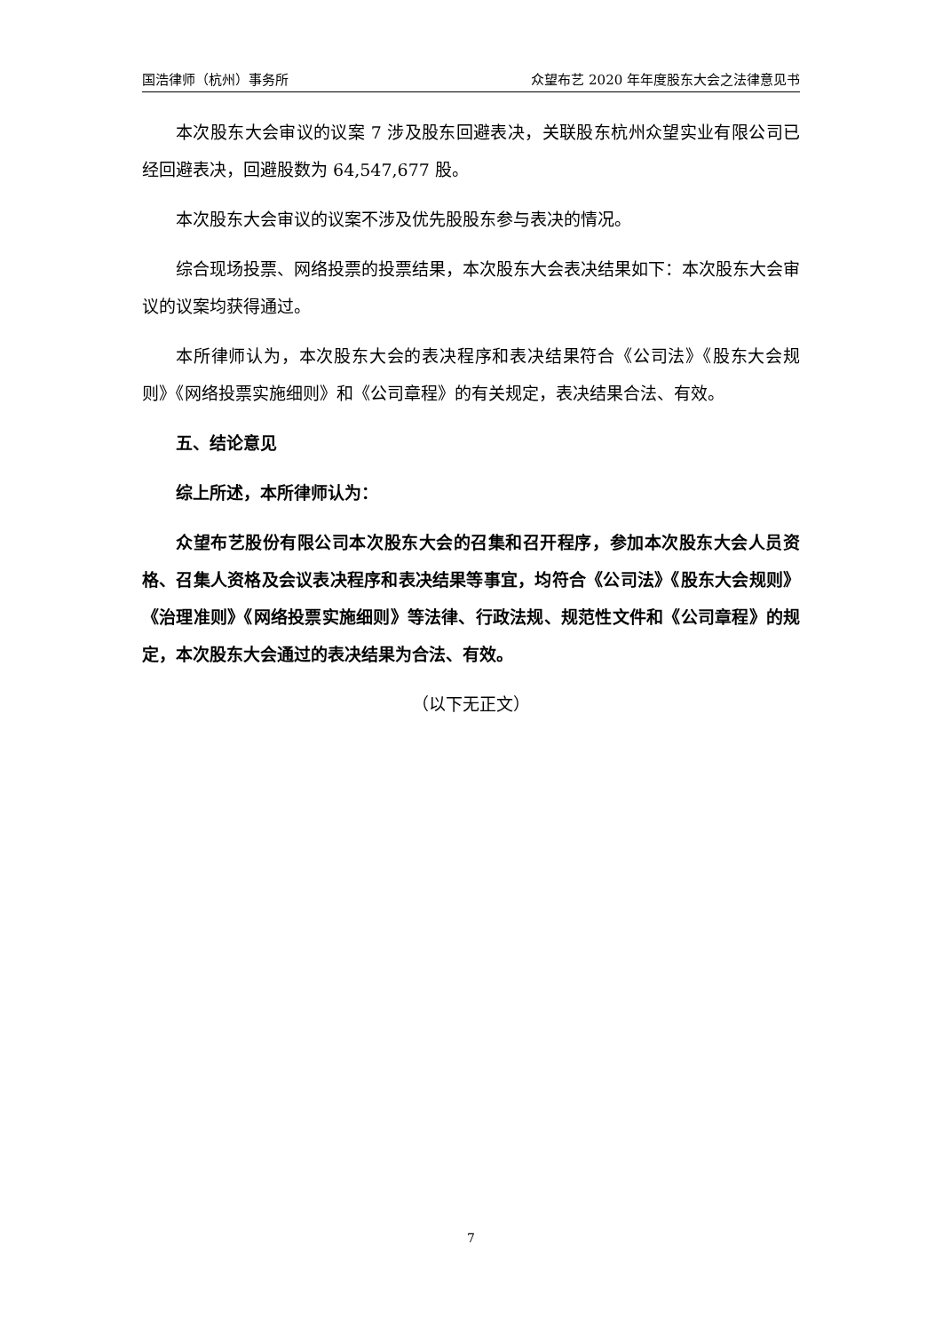国浩律师（杭州）事务所 众望布艺 2020 年年度股东大会之法律意见书
本次股东大会审议的议案 7 涉及股东回避表决，关联股东杭州众望实业有限公司已经回避表决，回避股数为 64,547,677 股。
本次股东大会审议的议案不涉及优先股股东参与表决的情况。
综合现场投票、网络投票的投票结果，本次股东大会表决结果如下：本次股东大会审议的议案均获得通过。
本所律师认为，本次股东大会的表决程序和表决结果符合《公司法》《股东大会规则》《网络投票实施细则》和《公司章程》的有关规定，表决结果合法、有效。
五、结论意见
综上所述，本所律师认为：
众望布艺股份有限公司本次股东大会的召集和召开程序，参加本次股东大会人员资格、召集人资格及会议表决程序和表决结果等事宜，均符合《公司法》《股东大会规则》《治理准则》《网络投票实施细则》等法律、行政法规、规范性文件和《公司章程》的规定，本次股东大会通过的表决结果为合法、有效。
（以下无正文）
7